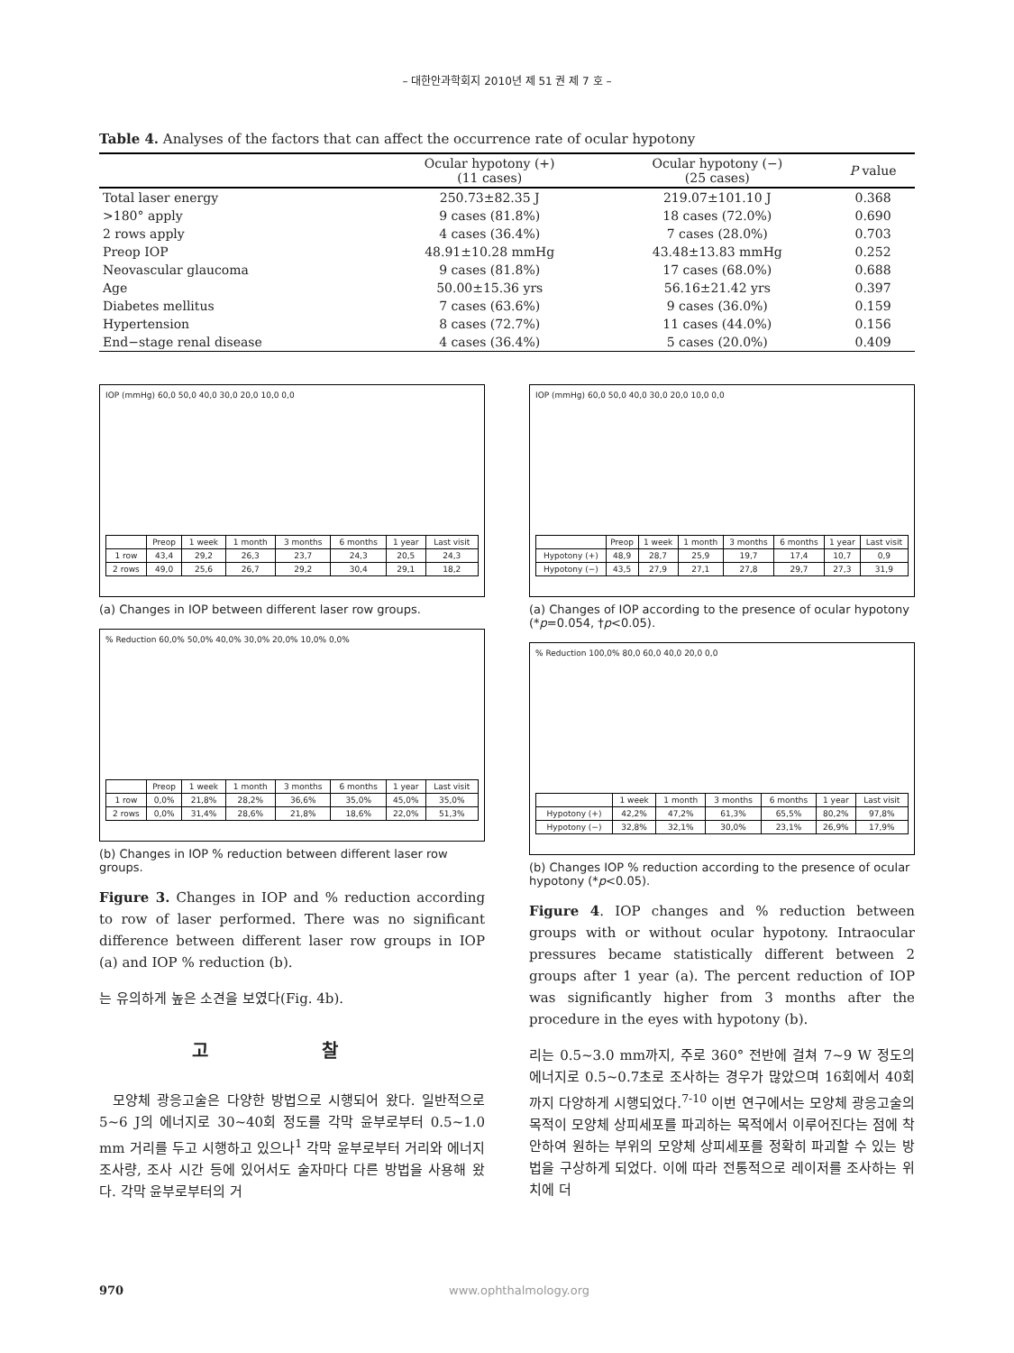– 대한안과학회지 2010년 제 51 권 제 7 호 –
Table 4. Analyses of the factors that can affect the occurrence rate of ocular hypotony
| | Ocular hypotony (+) (11 cases) | Ocular hypotony (−) (25 cases) | P value |
| --- | --- | --- | --- |
| Total laser energy | 250.73±82.35 J | 219.07±101.10 J | 0.368 |
| >180° apply | 9 cases (81.8%) | 18 cases (72.0%) | 0.690 |
| 2 rows apply | 4 cases (36.4%) | 7 cases (28.0%) | 0.703 |
| Preop IOP | 48.91±10.28 mmHg | 43.48±13.83 mmHg | 0.252 |
| Neovascular glaucoma | 9 cases (81.8%) | 17 cases (68.0%) | 0.688 |
| Age | 50.00±15.36 yrs | 56.16±21.42 yrs | 0.397 |
| Diabetes mellitus | 7 cases (63.6%) | 9 cases (36.0%) | 0.159 |
| Hypertension | 8 cases (72.7%) | 11 cases (44.0%) | 0.156 |
| End−stage renal disease | 4 cases (36.4%) | 5 cases (20.0%) | 0.409 |
IOP (mmHg) 60,0 50,0 40,0 30,0 20,0 10,0 0,0
| | Preop | 1 week | 1 month | 3 months | 6 months | 1 year | Last visit |
| 1 row | 43,4 | 29,2 | 26,3 | 23,7 | 24,3 | 20,5 | 24,3 |
| 2 rows | 49,0 | 25,6 | 26,7 | 29,2 | 30,4 | 29,1 | 18,2 |
(a) Changes in IOP between different laser row groups.
% Reduction 60,0% 50,0% 40,0% 30,0% 20,0% 10,0% 0,0%
| | Preop | 1 week | 1 month | 3 months | 6 months | 1 year | Last visit |
| 1 row | 0,0% | 21,8% | 28,2% | 36,6% | 35,0% | 45,0% | 35,0% |
| 2 rows | 0,0% | 31,4% | 28,6% | 21,8% | 18,6% | 22,0% | 51,3% |
(b) Changes in IOP % reduction between different laser row groups.
Figure 3. Changes in IOP and % reduction according to row of laser performed. There was no significant difference between different laser row groups in IOP (a) and IOP % reduction (b).
는 유의하게 높은 소견을 보였다(Fig. 4b).
고 찰
모양체 광응고술은 다양한 방법으로 시행되어 왔다. 일반적으로 5~6 J의 에너지로 30~40회 정도를 각막 윤부로부터 0.5~1.0 mm 거리를 두고 시행하고 있으나<sup>1</sup> 각막 윤부로부터 거리와 에너지 조사량, 조사 시간 등에 있어서도 술자마다 다른 방법을 사용해 왔다. 각막 윤부로부터의 거
IOP (mmHg) 60,0 50,0 40,0 30,0 20,0 10,0 0,0
| | Preop | 1 week | 1 month | 3 months | 6 months | 1 year | Last visit |
| Hypotony (+) | 48,9 | 28,7 | 25,9 | 19,7 | 17,4 | 10,7 | 0,9 |
| Hypotony (−) | 43,5 | 27,9 | 27,1 | 27,8 | 29,7 | 27,3 | 31,9 |
(a) Changes of IOP according to the presence of ocular hypotony (*p=0.054, †p<0.05).
% Reduction 100,0% 80,0 60,0 40,0 20,0 0,0
| | 1 week | 1 month | 3 months | 6 months | 1 year | Last visit |
| Hypotony (+) | 42,2% | 47,2% | 61,3% | 65,5% | 80,2% | 97,8% |
| Hypotony (−) | 32,8% | 32,1% | 30,0% | 23,1% | 26,9% | 17,9% |
(b) Changes IOP % reduction according to the presence of ocular hypotony (*p<0.05).
Figure 4. IOP changes and % reduction between groups with or without ocular hypotony. Intraocular pressures became statistically different between 2 groups after 1 year (a). The percent reduction of IOP was significantly higher from 3 months after the procedure in the eyes with hypotony (b).
리는 0.5~3.0 mm까지, 주로 360° 전반에 걸쳐 7~9 W 정도의 에너지로 0.5~0.7초로 조사하는 경우가 많았으며 16회에서 40회까지 다양하게 시행되었다.<sup>7-10</sup> 이번 연구에서는 모양체 광응고술의 목적이 모양체 상피세포를 파괴하는 목적에서 이루어진다는 점에 착안하여 원하는 부위의 모양체 상피세포를 정확히 파괴할 수 있는 방법을 구상하게 되었다. 이에 따라 전통적으로 레이저를 조사하는 위치에 더
970 www.ophthalmology.org